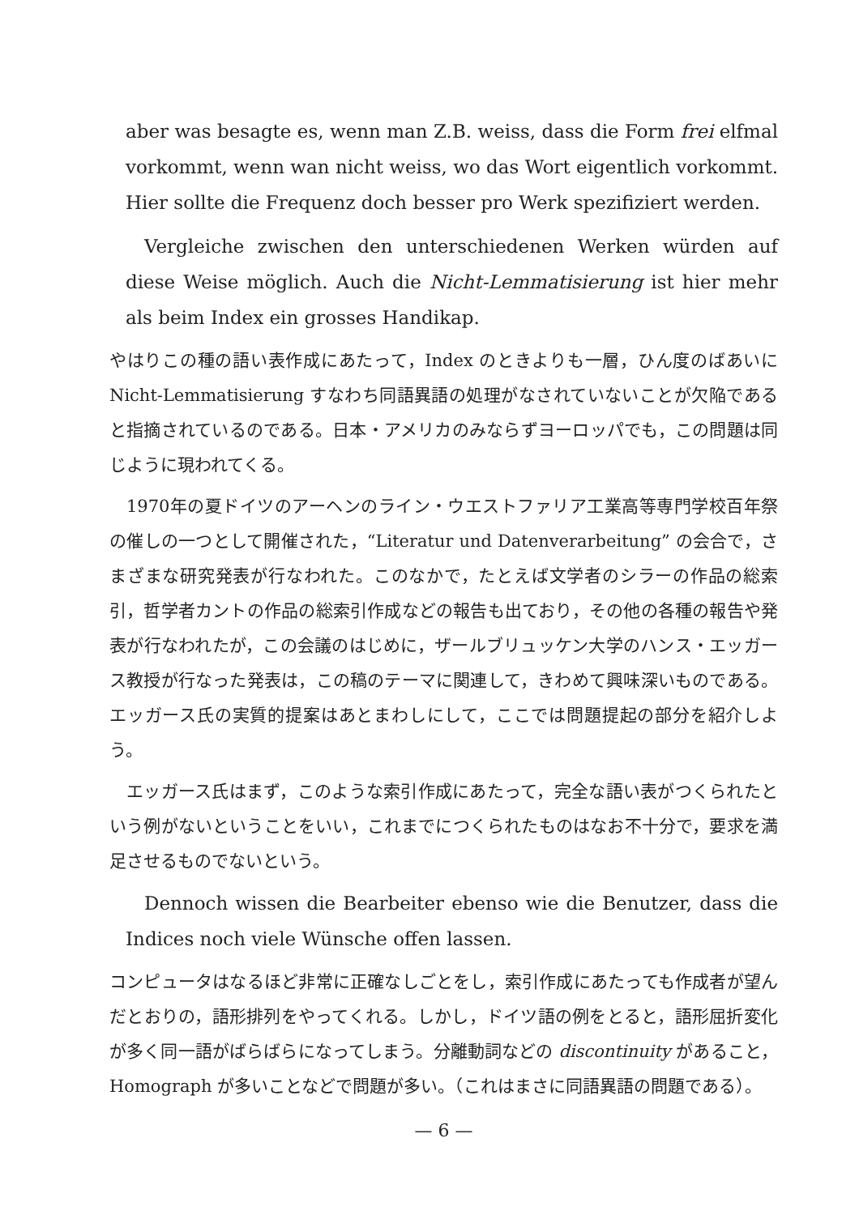aber was besagte es, wenn man Z.B. weiss, dass die Form frei elfmal vorkommt, wenn wan nicht weiss, wo das Wort eigentlich vorkommt. Hier sollte die Frequenz doch besser pro Werk spezifiziert werden.
Vergleiche zwischen den unterschiedenen Werken würden auf diese Weise möglich. Auch die Nicht-Lemmatisierung ist hier mehr als beim Index ein grosses Handikap.
やはりこの種の語い表作成にあたって，Index のときよりも一層，ひん度のばあいに Nicht-Lemmatisierung すなわち同語異語の処理がなされていないことが欠陥であると指摘されているのである。日本・アメリカのみならずヨーロッパでも，この問題は同じように現われてくる。
1970年の夏ドイツのアーヘンのライン・ウエストファリア工業高等専門学校百年祭の催しの一つとして開催された，“Literatur und Datenverarbeitung” の会合で，さまざまな研究発表が行なわれた。このなかで，たとえば文学者のシラーの作品の総索引，哲学者カントの作品の総索引作成などの報告も出ており，その他の各種の報告や発表が行なわれたが，この会議のはじめに，ザールブリュッケン大学のハンス・エッガース教授が行なった発表は，この稿のテーマに関連して，きわめて興味深いものである。エッガース氏の実質的提案はあとまわしにして，ここでは問題提起の部分を紹介しよう。
エッガース氏はまず，このような索引作成にあたって，完全な語い表がつくられたという例がないということをいい，これまでにつくられたものはなお不十分で，要求を満足させるものでないという。
Dennoch wissen die Bearbeiter ebenso wie die Benutzer, dass die Indices noch viele Wünsche offen lassen.
コンピュータはなるほど非常に正確なしごとをし，索引作成にあたっても作成者が望んだとおりの，語形排列をやってくれる。しかし，ドイツ語の例をとると，語形屈折変化が多く同一語がばらばらになってしまう。分離動詞などの discontinuity があること，Homograph が多いことなどで問題が多い。（これはまさに同語異語の問題である）。
— 6 —